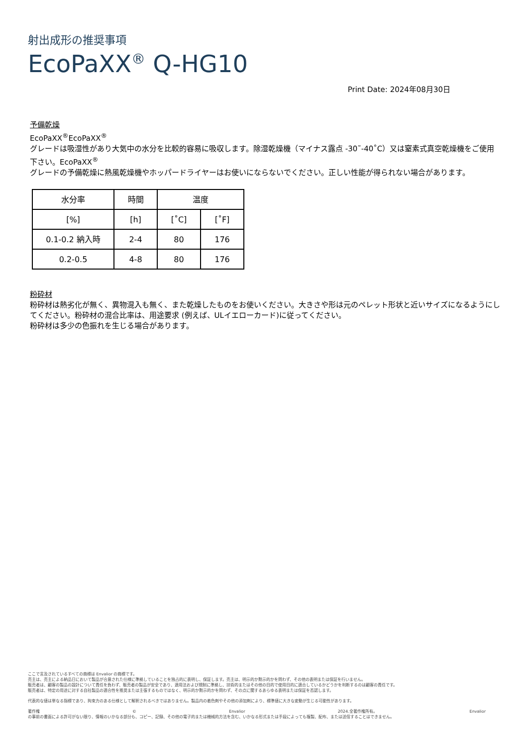射出成形の推奨事項
EcoPaXX<sup>®</sup> Q-HG10
Print Date: 2024年08月30日
予備乾燥
EcoPaXX<sup>®</sup>EcoPaXX<sup>®</sup>
グレードは吸湿性があり大気中の水分を比較的容易に吸収します。除湿乾燥機（マイナス露点 -30˜-40˚C）又は窒素式真空乾燥機をご使用下さい。EcoPaXX<sup>®</sup>
グレードの予備乾燥に熱風乾燥機やホッパードライヤーはお使いにならないでください。正しい性能が得られない場合があります。
| 水分率 | 時間 | 温度 | |
| --- | --- | --- | --- |
| [%] | [h] | [˚C] | [˚F] |
| 0.1-0.2 納入時 | 2-4 | 80 | 176 |
| 0.2-0.5 | 4-8 | 80 | 176 |
粉砕材
粉砕材は熱劣化が無く、異物混入も無く、また乾燥したものをお使いください。大きさや形は元のペレット形状と近いサイズになるようにしてください。粉砕材の混合比率は、用途要求 (例えば、ULイエローカード)に従ってください。
粉砕材は多少の色振れを生じる場合があります。
ここで言及されているすべての商標は Envalior の商標です。
売主は、売主による納品日において製品が合意された仕様に準拠していることを独占的に表明し、保証します。売主は、明示的か黙示的かを問わず、その他の表明または保証を行いません。
販売者は、顧客の製品の設計について責任を負わず、販売者の製品が安全であり、適用法および規制に準拠し、技術的またはその他の目的で使用目的に適合しているかどうかを判断するのは顧客の責任です。
販売者は、特定の用途に対する自社製品の適合性を推奨または主張するものではなく、明示的か黙示的かを問わず、その点に関するあらゆる表明または保証を否認します。
代表的な値は単なる指標であり、拘束力のある仕様として解釈されるべきではありません。製品内の着色剤やその他の添加剤により、標準値に大きな変動が生じる可能性があります。
著作権 © Envalior 2024.全著作権所有。 Envalior
の事前の書面による許可がない限り、情報のいかなる部分も、コピー、記録、その他の電子的または機械的方法を含む、いかなる形式または手段によっても複製、配布、または送信することはできません。